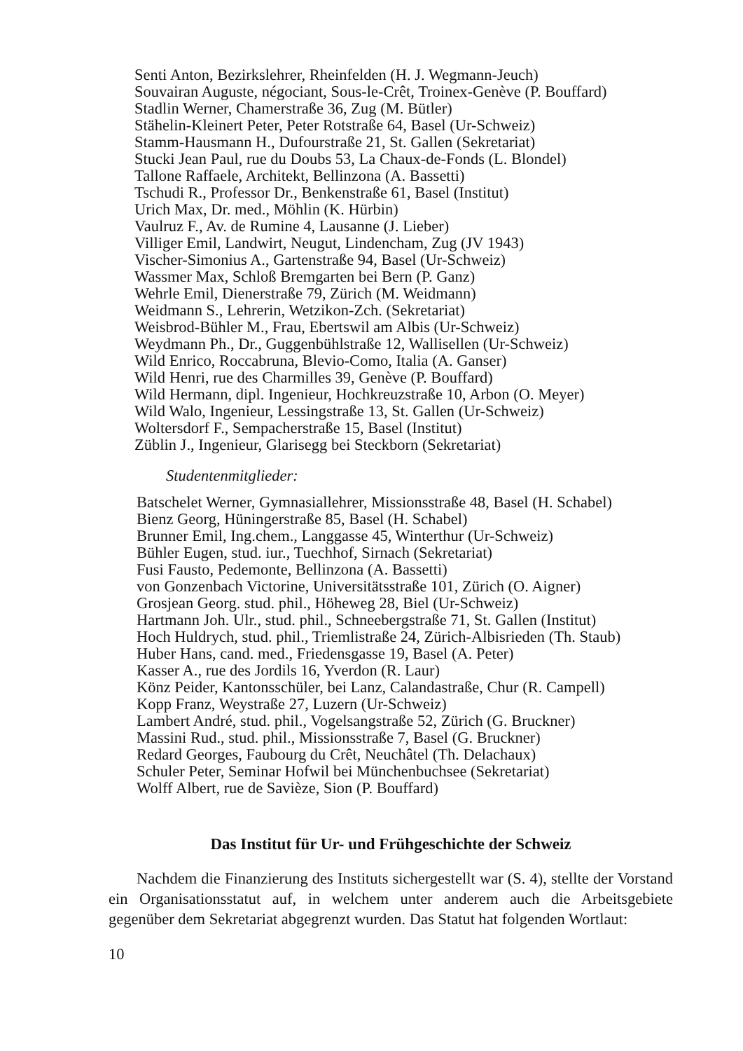Senti Anton, Bezirkslehrer, Rheinfelden (H. J. Wegmann-Jeuch)
Souvairan Auguste, négociant, Sous-le-Crêt, Troinex-Genève (P. Bouffard)
Stadlin Werner, Chamerstraße 36, Zug (M. Bütler)
Stähelin-Kleinert Peter, Peter Rotstraße 64, Basel (Ur-Schweiz)
Stamm-Hausmann H., Dufourstraße 21, St. Gallen (Sekretariat)
Stucki Jean Paul, rue du Doubs 53, La Chaux-de-Fonds (L. Blondel)
Tallone Raffaele, Architekt, Bellinzona (A. Bassetti)
Tschudi R., Professor Dr., Benkenstraße 61, Basel (Institut)
Urich Max, Dr. med., Möhlin (K. Hürbin)
Vaulruz F., Av. de Rumine 4, Lausanne (J. Lieber)
Villiger Emil, Landwirt, Neugut, Lindencham, Zug (JV 1943)
Vischer-Simonius A., Gartenstraße 94, Basel (Ur-Schweiz)
Wassmer Max, Schloß Bremgarten bei Bern (P. Ganz)
Wehrle Emil, Dienerstraße 79, Zürich (M. Weidmann)
Weidmann S., Lehrerin, Wetzikon-Zch. (Sekretariat)
Weisbrod-Bühler M., Frau, Ebertswil am Albis (Ur-Schweiz)
Weydmann Ph., Dr., Guggenbühlstraße 12, Wallisellen (Ur-Schweiz)
Wild Enrico, Roccabruna, Blevio-Como, Italia (A. Ganser)
Wild Henri, rue des Charmilles 39, Genève (P. Bouffard)
Wild Hermann, dipl. Ingenieur, Hochkreuzstraße 10, Arbon (O. Meyer)
Wild Walo, Ingenieur, Lessingstraße 13, St. Gallen (Ur-Schweiz)
Woltersdorf F., Sempacherstraße 15, Basel (Institut)
Züblin J., Ingenieur, Glarisegg bei Steckborn (Sekretariat)
Studentenmitglieder:
Batschelet Werner, Gymnasiallehrer, Missionsstraße 48, Basel (H. Schabel)
Bienz Georg, Hüningerstraße 85, Basel (H. Schabel)
Brunner Emil, Ing.chem., Langgasse 45, Winterthur (Ur-Schweiz)
Bühler Eugen, stud. iur., Tuechhof, Sirnach (Sekretariat)
Fusi Fausto, Pedemonte, Bellinzona (A. Bassetti)
von Gonzenbach Victorine, Universitätsstraße 101, Zürich (O. Aigner)
Grosjean Georg. stud. phil., Höheweg 28, Biel (Ur-Schweiz)
Hartmann Joh. Ulr., stud. phil., Schneebergstraße 71, St. Gallen (Institut)
Hoch Huldrych, stud. phil., Triemlistraße 24, Zürich-Albisrieden (Th. Staub)
Huber Hans, cand. med., Friedensgasse 19, Basel (A. Peter)
Kasser A., rue des Jordils 16, Yverdon (R. Laur)
Könz Peider, Kantonsschüler, bei Lanz, Calandastraße, Chur (R. Campell)
Kopp Franz, Weystraße 27, Luzern (Ur-Schweiz)
Lambert André, stud. phil., Vogelsangstraße 52, Zürich (G. Bruckner)
Massini Rud., stud. phil., Missionsstraße 7, Basel (G. Bruckner)
Redard Georges, Faubourg du Crêt, Neuchâtel (Th. Delachaux)
Schuler Peter, Seminar Hofwil bei Münchenbuchsee (Sekretariat)
Wolff Albert, rue de Savièze, Sion (P. Bouffard)
Das Institut für Ur- und Frühgeschichte der Schweiz
Nachdem die Finanzierung des Instituts sichergestellt war (S. 4), stellte der Vorstand ein Organisationsstatut auf, in welchem unter anderem auch die Arbeitsgebiete gegenüber dem Sekretariat abgegrenzt wurden. Das Statut hat folgenden Wortlaut:
10